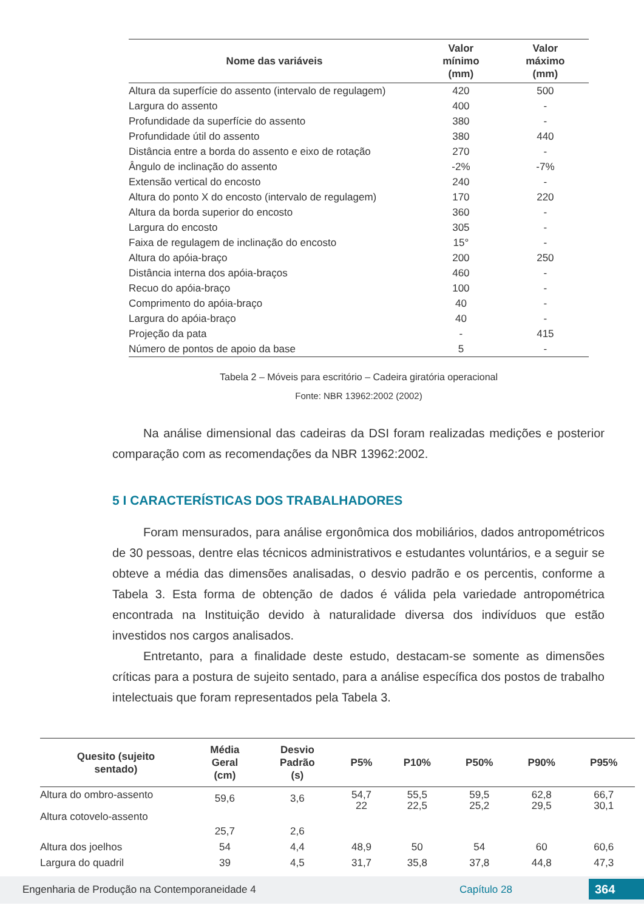| Nome das variáveis | Valor mínimo (mm) | Valor máximo (mm) |
| --- | --- | --- |
| Altura da superfície do assento (intervalo de regulagem) | 420 | 500 |
| Largura do assento | 400 | - |
| Profundidade da superfície do assento | 380 | - |
| Profundidade útil do assento | 380 | 440 |
| Distância entre a borda do assento e eixo de rotação | 270 | - |
| Ângulo de inclinação do assento | -2% | -7% |
| Extensão vertical do encosto | 240 | - |
| Altura do ponto X do encosto (intervalo de regulagem) | 170 | 220 |
| Altura da borda superior do encosto | 360 | - |
| Largura do encosto | 305 | - |
| Faixa de regulagem de inclinação do encosto | 15° | - |
| Altura do apóia-braço | 200 | 250 |
| Distância interna dos apóia-braços | 460 | - |
| Recuo do apóia-braço | 100 | - |
| Comprimento do apóia-braço | 40 | - |
| Largura do apóia-braço | 40 | - |
| Projeção da pata | - | 415 |
| Número de pontos de apoio da base | 5 | - |
Tabela 2 – Móveis para escritório – Cadeira giratória operacional
Fonte: NBR 13962:2002 (2002)
Na análise dimensional das cadeiras da DSI foram realizadas medições e posterior comparação com as recomendações da NBR 13962:2002.
5 I CARACTERÍSTICAS DOS TRABALHADORES
Foram mensurados, para análise ergonômica dos mobiliários, dados antropométricos de 30 pessoas, dentre elas técnicos administrativos e estudantes voluntários, e a seguir se obteve a média das dimensões analisadas, o desvio padrão e os percentis, conforme a Tabela 3. Esta forma de obtenção de dados é válida pela variedade antropométrica encontrada na Instituição devido à naturalidade diversa dos indivíduos que estão investidos nos cargos analisados.
Entretanto, para a finalidade deste estudo, destacam-se somente as dimensões críticas para a postura de sujeito sentado, para a análise específica dos postos de trabalho intelectuais que foram representados pela Tabela 3.
| Quesito (sujeito sentado) | Média Geral (cm) | Desvio Padrão (s) | P5% | P10% | P50% | P90% | P95% |
| --- | --- | --- | --- | --- | --- | --- | --- |
| Altura do ombro-assento Altura cotovelo-assento | 59,6 25,7 | 3,6 2,6 | 54,7 22 | 55,5 22,5 | 59,5 25,2 | 62,8 29,5 | 66,7 30,1 |
| Altura dos joelhos | 54 | 4,4 | 48,9 | 50 | 54 | 60 | 60,6 |
| Largura do quadril | 39 | 4,5 | 31,7 | 35,8 | 37,8 | 44,8 | 47,3 |
Engenharia de Produção na Contemporaneidade 4 Capítulo 28 364